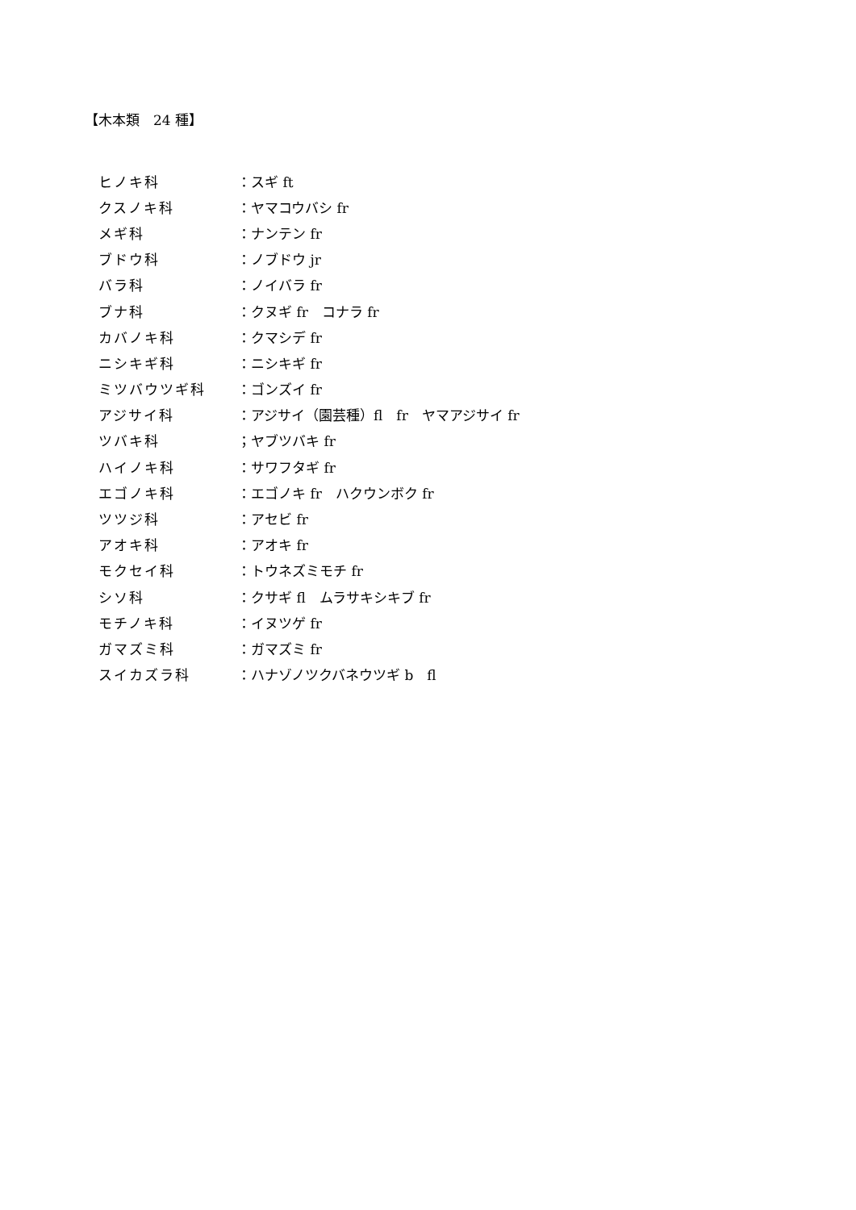【木本類　24 種】
ヒノキ科 ：スギ ft
クスノキ科 ：ヤマコウバシ fr
メギ科 ：ナンテン fr
ブドウ科 ：ノブドウ jr
バラ科 ：ノイバラ fr
ブナ科 ：クヌギ fr　コナラ fr
カバノキ科 ：クマシデ fr
ニシキギ科 ：ニシキギ fr
ミツバウツギ科 ：ゴンズイ fr
アジサイ科 ：アジサイ（園芸種）fl　fr　ヤマアジサイ fr
ツバキ科 ；ヤブツバキ fr
ハイノキ科 ：サワフタギ fr
エゴノキ科 ：エゴノキ fr　ハクウンボク fr
ツツジ科 ：アセビ fr
アオキ科 ：アオキ fr
モクセイ科 ：トウネズミモチ fr
シソ科 ：クサギ fl　ムラサキシキブ fr
モチノキ科 ：イヌツゲ fr
ガマズミ科 ：ガマズミ fr
スイカズラ科 ：ハナゾノツクバネウツギ b　fl